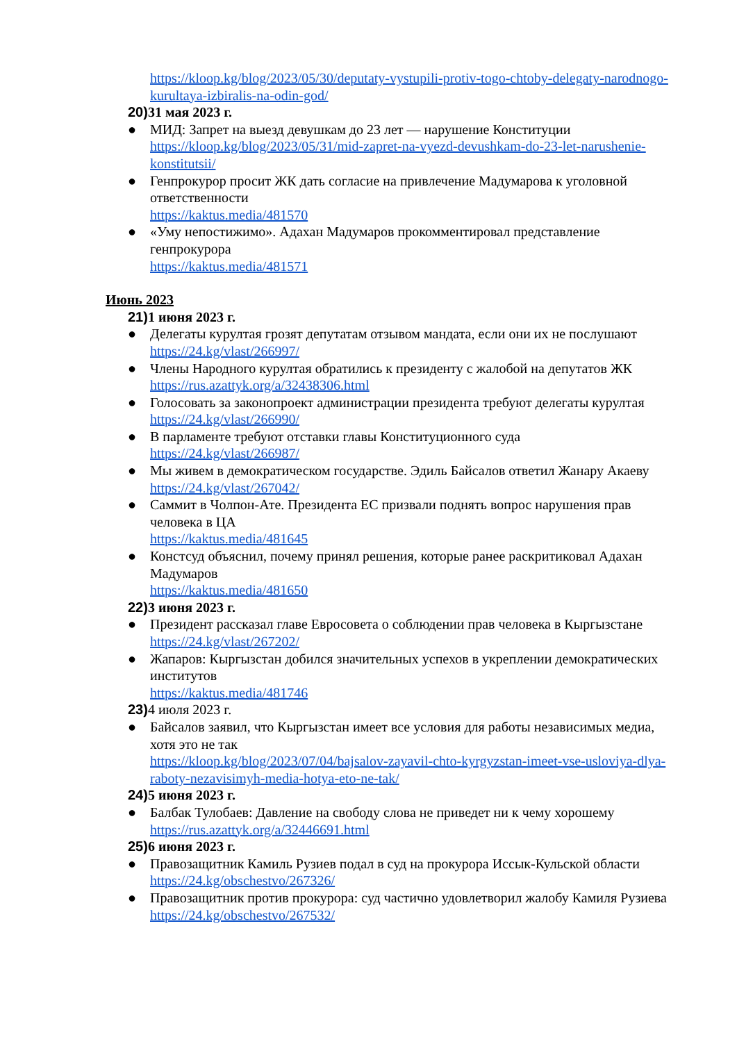https://kloop.kg/blog/2023/05/30/deputaty-vystupili-protiv-togo-chtoby-delegaty-narodnogo-kurultaya-izbiralis-na-odin-god/
20) 31 мая 2023 г.
● МИД: Запрет на выезд девушкам до 23 лет — нарушение Конституции
https://kloop.kg/blog/2023/05/31/mid-zapret-na-vyezd-devushkam-do-23-let-narushenie-konstitutsii/
● Генпрокурор просит ЖК дать согласие на привлечение Мадумарова к уголовной ответственности
https://kaktus.media/481570
● «Уму непостижимо». Адахан Мадумаров прокомментировал представление генпрокурора
https://kaktus.media/481571
Июнь 2023
21) 1 июня 2023 г.
● Делегаты курултая грозят депутатам отзывом мандата, если они их не послушают
https://24.kg/vlast/266997/
● Члены Народного курултая обратились к президенту с жалобой на депутатов ЖК
https://rus.azattyk.org/a/32438306.html
● Голосовать за законопроект администрации президента требуют делегаты курултая
https://24.kg/vlast/266990/
● В парламенте требуют отставки главы Конституционного суда
https://24.kg/vlast/266987/
● Мы живем в демократическом государстве. Эдиль Байсалов ответил Жанару Акаеву
https://24.kg/vlast/267042/
● Саммит в Чолпон-Ате. Президента ЕС призвали поднять вопрос нарушения прав человека в ЦА
https://kaktus.media/481645
● Констсуд объяснил, почему принял решения, которые ранее раскритиковал Адахан Мадумаров
https://kaktus.media/481650
22) 3 июня 2023 г.
● Президент рассказал главе Евросовета о соблюдении прав человека в Кыргызстане
https://24.kg/vlast/267202/
● Жапаров: Кыргызстан добился значительных успехов в укреплении демократических институтов
https://kaktus.media/481746
23) 4 июля 2023 г.
● Байсалов заявил, что Кыргызстан имеет все условия для работы независимых медиа, хотя это не так
https://kloop.kg/blog/2023/07/04/bajsalov-zayavil-chto-kyrgyzstan-imeet-vse-usloviya-dlya-raboty-nezavisimyh-media-hotya-eto-ne-tak/
24) 5 июня 2023 г.
● Балбак Тулобаев: Давление на свободу слова не приведет ни к чему хорошему
https://rus.azattyk.org/a/32446691.html
25) 6 июня 2023 г.
● Правозащитник Камиль Рузиев подал в суд на прокурора Иссык-Кульской области
https://24.kg/obschestvo/267326/
● Правозащитник против прокурора: суд частично удовлетворил жалобу Камиля Рузиева
https://24.kg/obschestvo/267532/